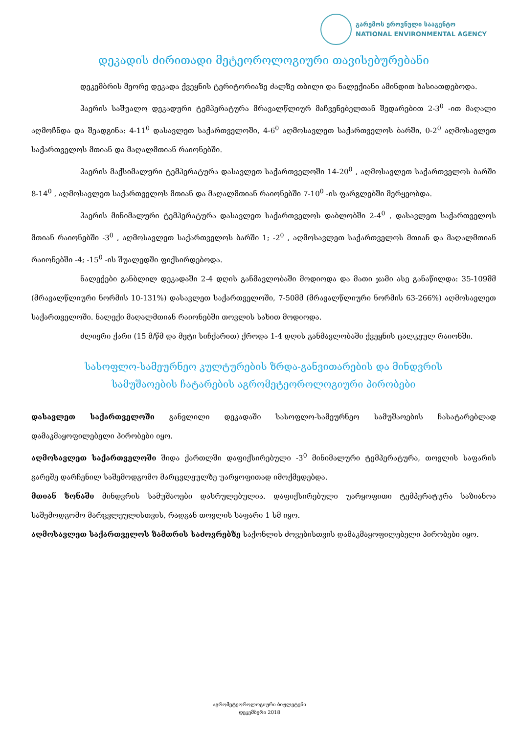გარემოს ეროვნული სააგენტო
NATIONAL ENVIRONMENTAL AGENCY
დეკადის ძირითადი მეტეოროლოგიური თავისებურებანი
დეკემბრის მეორე დეკადა ქვეყნის ტერიტორიაზე ძალზე თბილი და ნალექიანი ამინდით ხასიათდებოდა.
ჰაერის საშუალო დეკადური ტემპერატურა მრავალწლიურ მაჩვენებელთან შედარებით 2-3<sup>0</sup> -ით მაღალი აღმოჩნდა და შეადგინა: 4-11<sup>0</sup> დასავლეთ საქართველოში, 4-6<sup>0</sup> აღმოსავლეთ საქართველოს ბარში, 0-2<sup>0</sup> აღმოსავლეთ საქართველოს მთიან და მაღალმთიან რაიონებში.
ჰაერის მაქსიმალური ტემპერატურა დასავლეთ საქართველოში 14-20<sup>0</sup> , აღმოსავლეთ საქართველოს ბარში 8-14<sup>0</sup> , აღმოსავლეთ საქართველოს მთიან და მაღალმთიან რაიონებში 7-10<sup>0</sup> -ის ფარგლებში მერყეობდა.
ჰაერის მინიმალური ტემპერატურა დასავლეთ საქართველოს დაბლობში 2-4<sup>0</sup> , დასავლეთ საქართველოს მთიან რაიონებში -3<sup>0</sup> , აღმოსავლეთ საქართველოს ბარში 1; -2<sup>0</sup> , აღმოსავლეთ საქართველოს მთიან და მაღალმთიან რაიონებში -4; -15<sup>0</sup> -ის შუალედში ფიქსირდებოდა.
ნალექები განბლილ დეკადაში 2-4 დღის განმავლობაში მოდიოდა და მათი ჯამი ასე განაწილდა: 35-109მმ (მრავალწლიური ნორმის 10-131%) დასავლეთ საქართველოში, 7-50მმ (მრავალწლიური ნორმის 63-266%) აღმოსავლეთ საქართველოში. ნალექი მაღალმთიან რაიონებში თოვლის სახით მოდიოდა.
ძლიერი ქარი (15 მ/წმ და მეტი სიჩქარით) ქროდა 1-4 დღის განმავლობაში ქვეყნის ცალკეულ რაიონში.
სასოფლო-სამეურნეო კულტურების ზრდა-განვითარების და მინდვრის
სამუშაოების ჩატარების აგრომეტეოროლოგიური პირობები
დასავლეთ საქართველოში განვლილი დეკადაში სასოფლო-სამეურნეო სამუშაოების ჩასატარებლად დამაკმაყოფილებელი პირობები იყო.
აღმოსავლეთ საქართველოში შიდა ქართლში დაფიქსირებული -3<sup>0</sup> მინიმალური ტემპერატურა, თოვლის საფარის გარეშე დარჩენილ საშემოდგომო მარცვლეულზე უარყოფითად იმოქმედებდა.
მთიან ზონაში მინდვრის სამუშაოები დასრულებულია. დაფიქსირებული უარყოფითი ტემპერატურა საზიანოა საშემოდგომო მარცვლეულისთვის, რადგან თოვლის საფარი 1 სმ იყო.
აღმოსავლეთ საქართველოს ზამთრის საძოვრებზე საქონლის ძოვებისთვის დამაკმაყოფილებელი პირობები იყო.
აგრომეტეოროლოგიური ბიულეტენი
დეკემბერი 2018